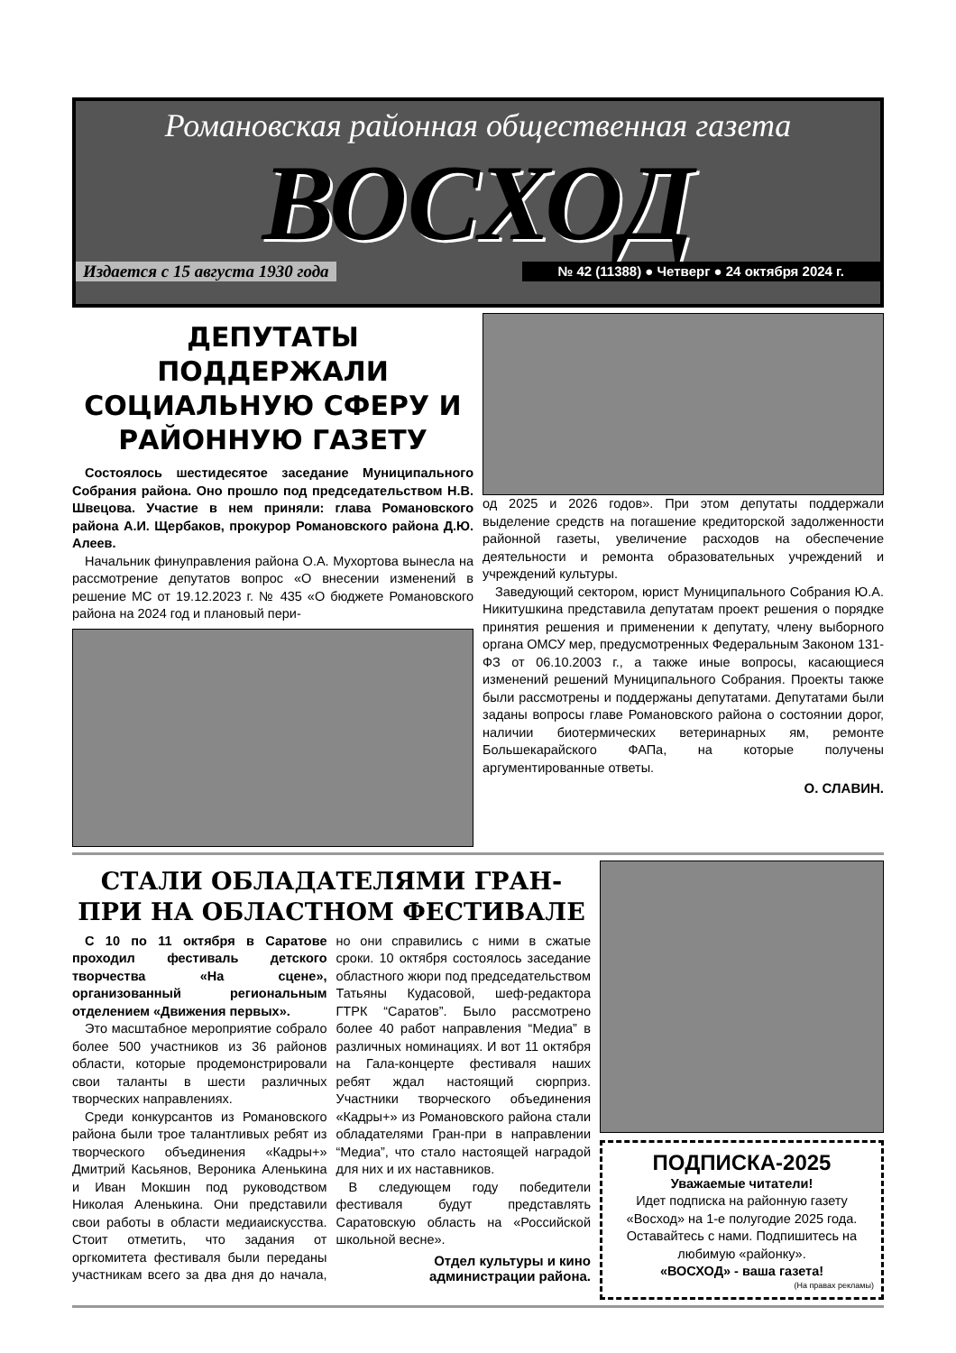Романовская районная общественная газета
ВОСХОД
Издается с 15 августа 1930 года № 42 (11388) ● Четверг ● 24 октября 2024 г.
ДЕПУТАТЫ ПОДДЕРЖАЛИ СОЦИАЛЬНУЮ СФЕРУ И РАЙОННУЮ ГАЗЕТУ
Состоялось шестидесятое заседание Муниципального Собрания района. Оно прошло под председательством Н.В. Швецова. Участие в нем приняли: глава Романовского района А.И. Щербаков, прокурор Романовского района Д.Ю. Алеев.
Начальник финуправления района О.А. Мухортова вынесла на рассмотрение депутатов вопрос «О внесении изменений в решение МС от 19.12.2023 г. № 435 «О бюджете Романовского района на 2024 год и плановый пери-
од 2025 и 2026 годов». При этом депутаты поддержали выделение средств на погашение кредиторской задолженности районной газеты, увеличение расходов на обеспечение деятельности и ремонта образовательных учреждений и учреждений культуры.
Заведующий сектором, юрист Муниципального Собрания Ю.А. Никитушкина представила депутатам проект решения о порядке принятия решения и применении к депутату, члену выборного органа ОМСУ мер, предусмотренных Федеральным Законом 131-ФЗ от 06.10.2003 г., а также иные вопросы, касающиеся изменений решений Муниципального Собрания. Проекты также были рассмотрены и поддержаны депутатами. Депутатами были заданы вопросы главе Романовского района о состоянии дорог, наличии биотермических ветеринарных ям, ремонте Большекарайского ФАПа, на которые получены аргументированные ответы.
О. СЛАВИН.
СТАЛИ ОБЛАДАТЕЛЯМИ ГРАН-ПРИ НА ОБЛАСТНОМ ФЕСТИВАЛЕ
С 10 по 11 октября в Саратове проходил фестиваль детского творчества «На сцене», организованный региональным отделением «Движения первых».
Это масштабное мероприятие собрало более 500 участников из 36 районов области, которые продемонстрировали свои таланты в шести различных творческих направлениях.
Среди конкурсантов из Романовского района были трое талантливых ребят из творческого объединения «Кадры+» Дмитрий Касьянов, Вероника Аленькина и Иван Мокшин под руководством Николая Аленькина. Они представили свои работы в области медиаискусства. Стоит отметить, что задания от оргкомитета фестиваля были переданы участникам всего за два дня до начала, но они справились с ними в сжатые сроки. 10 октября состоялось заседание областного жюри под председательством Татьяны Кудасовой, шеф-редактора ГТРК “Саратов”. Было рассмотрено более 40 работ направления “Медиа” в различных номинациях. И вот 11 октября на Гала-концерте фестиваля наших ребят ждал настоящий сюрприз. Участники творческого объединения «Кадры+» из Романовского района стали обладателями Гран-при в направлении “Медиа”, что стало настоящей наградой для них и их наставников.
В следующем году победители фестиваля будут представлять Саратовскую область на «Российской школьной весне».
Отдел культуры и кино администрации района.
ПОДПИСКА-2025
Уважаемые читатели!
Идет подписка на районную газету «Восход» на 1-е полугодие 2025 года. Оставайтесь с нами. Подпишитесь на любимую «районку».
«ВОСХОД» - ваша газета!
(На правах рекламы)